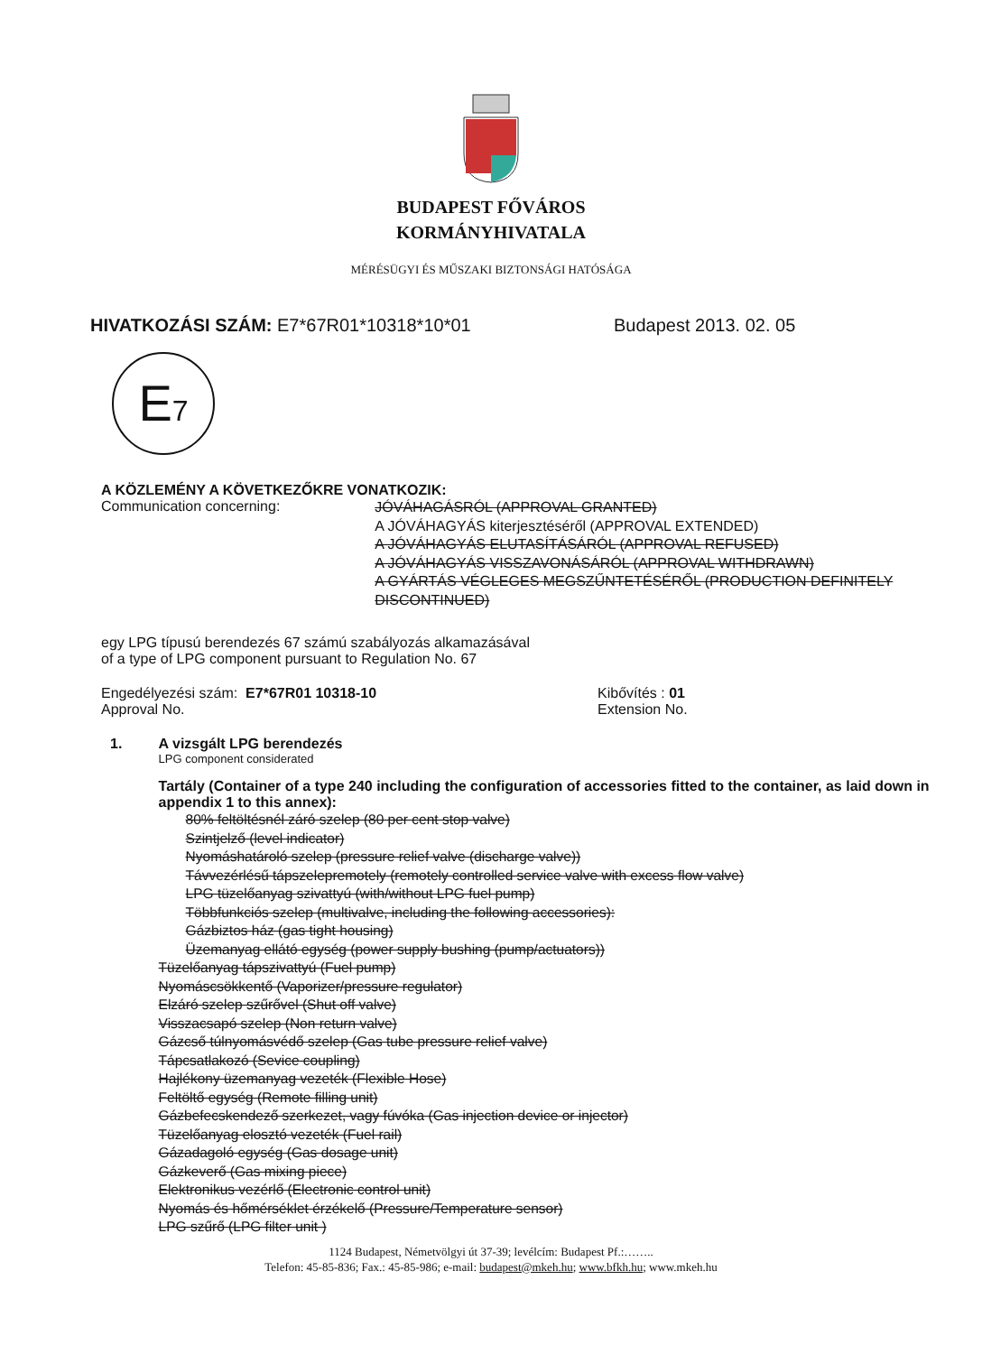BUDAPEST FŐVÁROS
KORMÁNYHIVATALA
MÉRÉSÜGYI ÉS MŰSZAKI BIZTONSÁGI HATÓSÁGA
HIVATKOZÁSI SZÁM: E7*67R01*10318*10*01 Budapest 2013. 02. 05
E7
A KÖZLEMÉNY A KÖVETKEZŐKRE VONATKOZIK:
Communication concerning:
JÓVÁHAGÁSRÓL (APPROVAL GRANTED)
A JÓVÁHAGYÁS kiterjesztéséről (APPROVAL EXTENDED)
A JÓVÁHAGYÁS ELUTASÍTÁSÁRÓL (APPROVAL REFUSED)
A JÓVÁHAGYÁS VISSZAVONÁSÁRÓL (APPROVAL WITHDRAWN)
A GYÁRTÁS VÉGLEGES MEGSZŰNTETÉSÉRŐL (PRODUCTION DEFINITELY DISCONTINUED)
egy LPG típusú berendezés 67 számú szabályozás alkamazásával
of a type of LPG component pursuant to Regulation No. 67
Engedélyezési szám: E7*67R01 10318-10
Approval No.
Kibővítés : 01
Extension No.
1. A vizsgált LPG berendezés
LPG component considerated
Tartály (Container of a type 240 including the configuration of accessories fitted to the container, as laid down in appendix 1 to this annex):
80% feltöltésnél záró szelep (80 per cent stop valve)
Szintjelző (level indicator)
Nyomáshatároló szelep (pressure relief valve (discharge valve))
Távvezérlésű tápszelepremotely (remotely controlled service valve with excess flow valve)
LPG tüzelőanyag szivattyú (with/without LPG fuel pump)
Többfunkciós szelep (multivalve, including the following accessories):
Gázbiztos ház (gas tight housing)
Üzemanyag ellátó egység (power supply bushing (pump/actuators))
Tüzelőanyag tápszivattyú (Fuel pump)
Nyomáscsökkentő (Vaporizer/pressure regulator)
Elzáró szelep szűrővel (Shut off valve)
Visszacsapó szelep (Non return valve)
Gázcső túlnyomásvédő szelep (Gas tube pressure relief valve)
Tápcsatlakozó (Sevice coupling)
Hajlékony üzemanyag vezeték (Flexible Hose)
Feltöltő egység (Remote filling unit)
Gázbefecskendező szerkezet, vagy fúvóka (Gas injection device or injector)
Tüzelőanyag elosztó vezeték (Fuel rail)
Gázadagoló egység (Gas dosage unit)
Gázkeverő (Gas mixing piece)
Elektronikus vezérlő (Electronic control unit)
Nyomás és hőmérséklet érzékelő (Pressure/Temperature sensor)
LPG szűrő (LPG filter unit )
1124 Budapest, Németvölgyi út 37-39; levélcím: Budapest Pf.:……..
Telefon: 45-85-836; Fax.: 45-85-986; e-mail: budapest@mkeh.hu; www.bfkh.hu; www.mkeh.hu